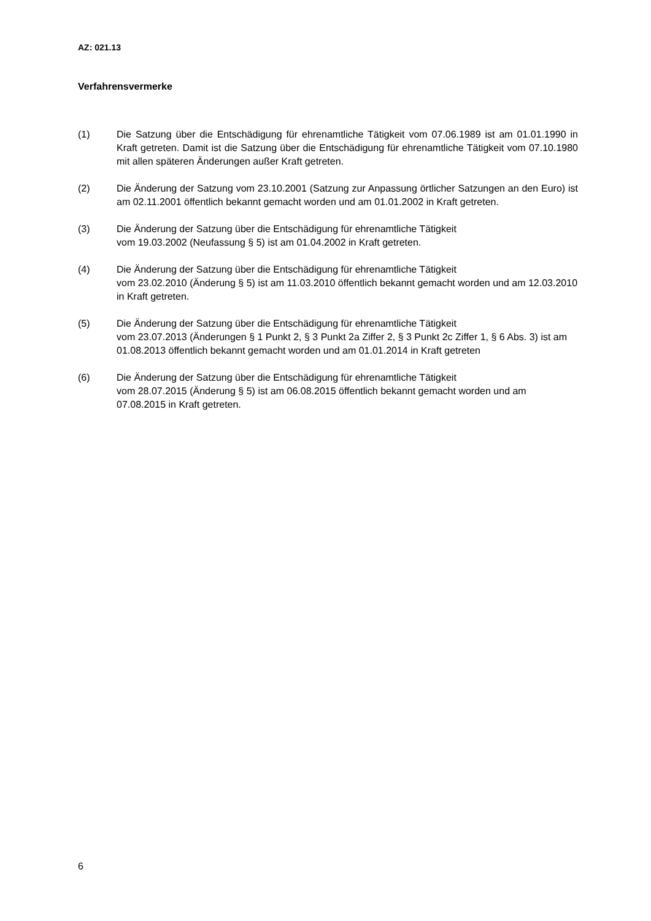AZ: 021.13
Verfahrensvermerke
(1) Die Satzung über die Entschädigung für ehrenamtliche Tätigkeit vom 07.06.1989 ist am 01.01.1990 in Kraft getreten. Damit ist die Satzung über die Entschädigung für ehrenamtliche Tätigkeit vom 07.10.1980 mit allen späteren Änderungen außer Kraft getreten.
(2) Die Änderung der Satzung vom 23.10.2001 (Satzung zur Anpassung örtlicher Satzungen an den Euro) ist am 02.11.2001 öffentlich bekannt gemacht worden und am 01.01.2002 in Kraft getreten.
(3) Die Änderung der Satzung über die Entschädigung für ehrenamtliche Tätigkeit
vom 19.03.2002 (Neufassung § 5) ist am 01.04.2002 in Kraft getreten.
(4) Die Änderung der Satzung über die Entschädigung für ehrenamtliche Tätigkeit
vom 23.02.2010 (Änderung § 5) ist am 11.03.2010 öffentlich bekannt gemacht worden und am 12.03.2010 in Kraft getreten.
(5) Die Änderung der Satzung über die Entschädigung für ehrenamtliche Tätigkeit
vom 23.07.2013 (Änderungen § 1 Punkt 2, § 3 Punkt 2a Ziffer 2, § 3 Punkt 2c Ziffer 1, § 6 Abs. 3) ist am 01.08.2013 öffentlich bekannt gemacht worden und am 01.01.2014 in Kraft getreten
(6) Die Änderung der Satzung über die Entschädigung für ehrenamtliche Tätigkeit
vom 28.07.2015 (Änderung § 5) ist am 06.08.2015 öffentlich bekannt gemacht worden und am 07.08.2015 in Kraft getreten.
6